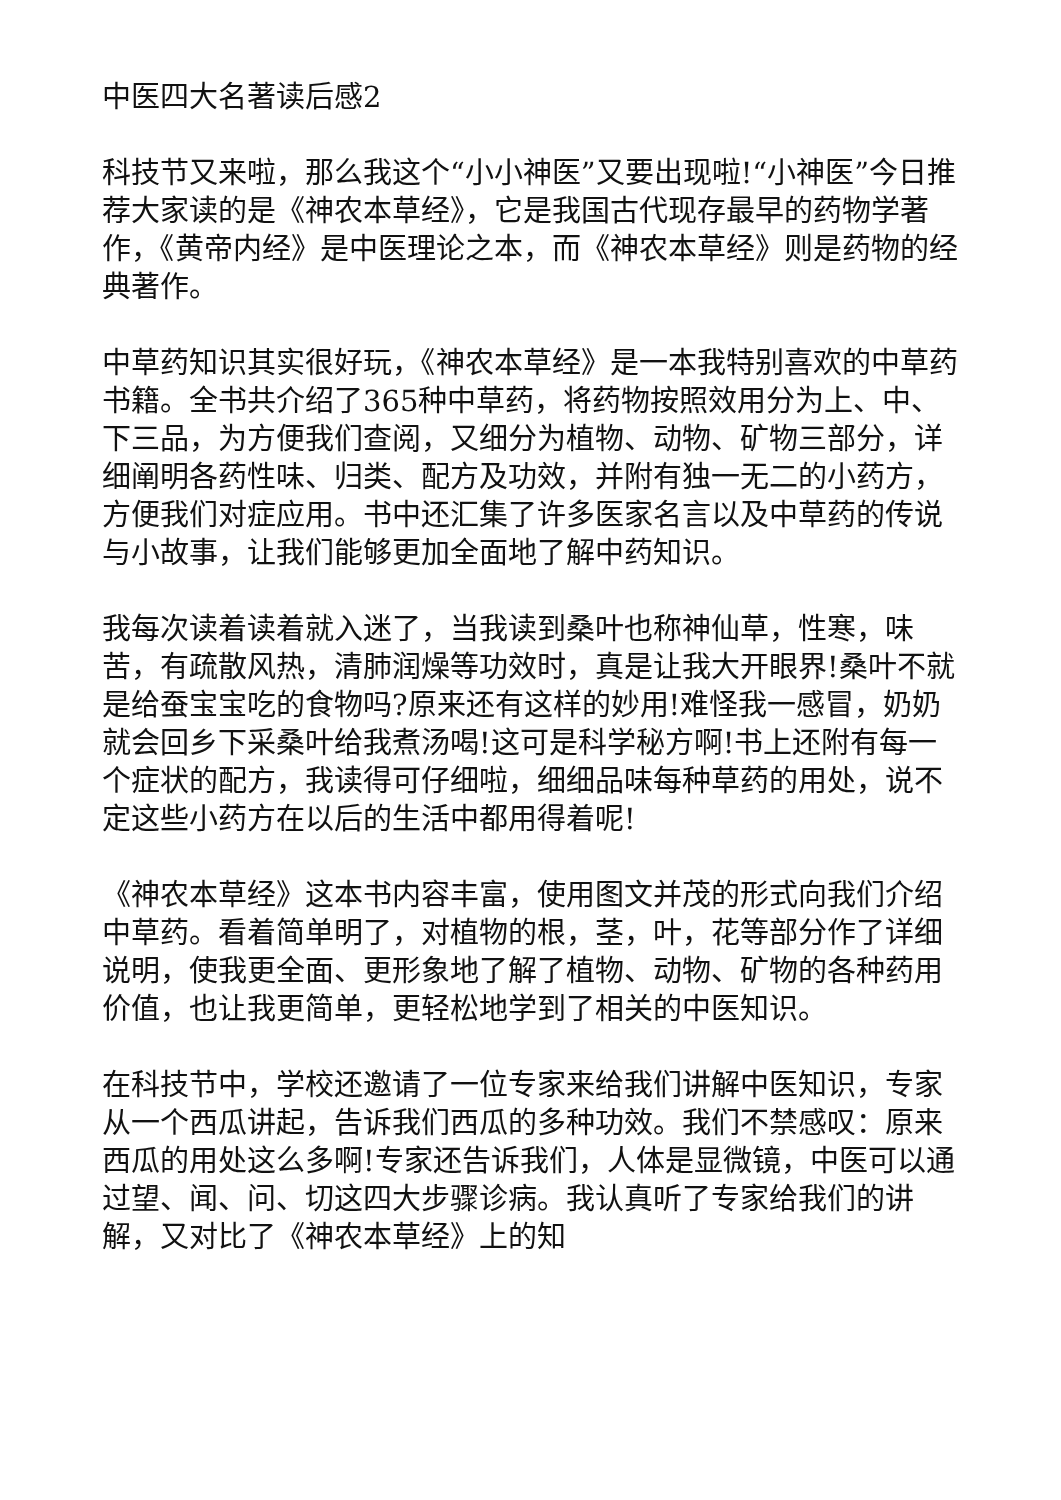中医四大名著读后感2
科技节又来啦，那么我这个“小小神医”又要出现啦!“小神医”今日推荐大家读的是《神农本草经》，它是我国古代现存最早的药物学著作，《黄帝内经》是中医理论之本，而《神农本草经》则是药物的经典著作。
中草药知识其实很好玩，《神农本草经》是一本我特别喜欢的中草药书籍。全书共介绍了365种中草药，将药物按照效用分为上、中、下三品，为方便我们查阅，又细分为植物、动物、矿物三部分，详细阐明各药性味、归类、配方及功效，并附有独一无二的小药方，方便我们对症应用。书中还汇集了许多医家名言以及中草药的传说与小故事，让我们能够更加全面地了解中药知识。
我每次读着读着就入迷了，当我读到桑叶也称神仙草，性寒，味苦，有疏散风热，清肺润燥等功效时，真是让我大开眼界!桑叶不就是给蚕宝宝吃的食物吗?原来还有这样的妙用!难怪我一感冒，奶奶就会回乡下采桑叶给我煮汤喝!这可是科学秘方啊!书上还附有每一个症状的配方，我读得可仔细啦，细细品味每种草药的用处，说不定这些小药方在以后的生活中都用得着呢!
《神农本草经》这本书内容丰富，使用图文并茂的形式向我们介绍中草药。看着简单明了，对植物的根，茎，叶，花等部分作了详细说明，使我更全面、更形象地了解了植物、动物、矿物的各种药用价值，也让我更简单，更轻松地学到了相关的中医知识。
在科技节中，学校还邀请了一位专家来给我们讲解中医知识，专家从一个西瓜讲起，告诉我们西瓜的多种功效。我们不禁感叹：原来西瓜的用处这么多啊!专家还告诉我们，人体是显微镜，中医可以通过望、闻、问、切这四大步骤诊病。我认真听了专家给我们的讲解，又对比了《神农本草经》上的知